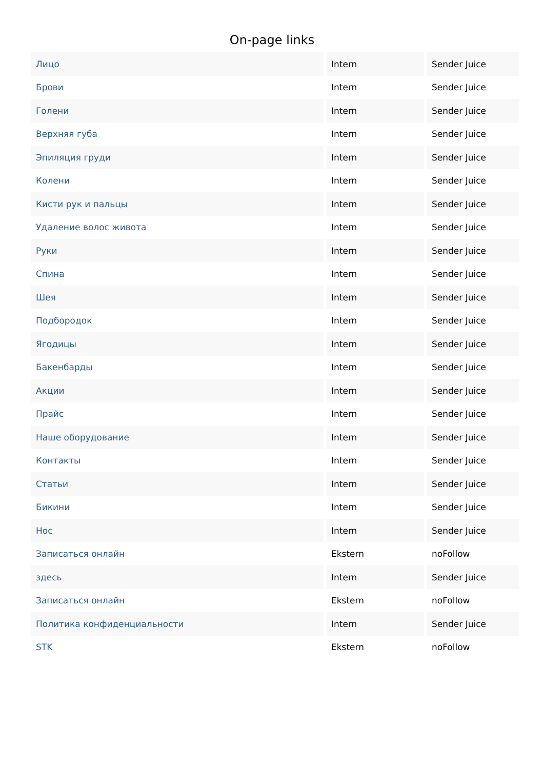On-page links
| Лицо | Intern | Sender Juice |
| Брови | Intern | Sender Juice |
| Голени | Intern | Sender Juice |
| Верхняя губа | Intern | Sender Juice |
| Эпиляция груди | Intern | Sender Juice |
| Колени | Intern | Sender Juice |
| Кисти рук и пальцы | Intern | Sender Juice |
| Удаление волос живота | Intern | Sender Juice |
| Руки | Intern | Sender Juice |
| Спина | Intern | Sender Juice |
| Шея | Intern | Sender Juice |
| Подбородок | Intern | Sender Juice |
| Ягодицы | Intern | Sender Juice |
| Бакенбарды | Intern | Sender Juice |
| Акции | Intern | Sender Juice |
| Прайс | Intern | Sender Juice |
| Наше оборудование | Intern | Sender Juice |
| Контакты | Intern | Sender Juice |
| Статьи | Intern | Sender Juice |
| Бикини | Intern | Sender Juice |
| Нос | Intern | Sender Juice |
| Записаться онлайн | Ekstern | noFollow |
| здесь | Intern | Sender Juice |
| Записаться онлайн | Ekstern | noFollow |
| Политика конфиденциальности | Intern | Sender Juice |
| STK | Ekstern | noFollow |